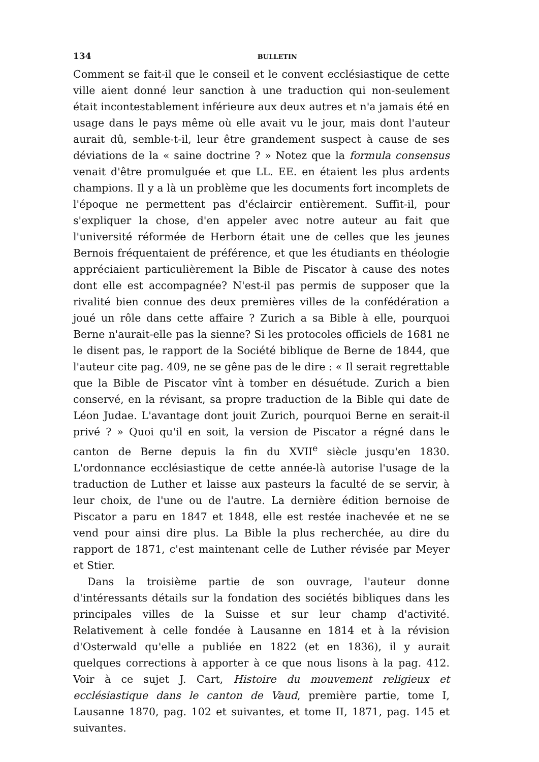134 BULLETIN
Comment se fait-il que le conseil et le convent ecclésiastique de cette ville aient donné leur sanction à une traduction qui non-seulement était incontestablement inférieure aux deux autres et n'a jamais été en usage dans le pays même où elle avait vu le jour, mais dont l'auteur aurait dû, semble-t-il, leur être grandement suspect à cause de ses déviations de la « saine doctrine ? » Notez que la formula consensus venait d'être promulguée et que LL. EE. en étaient les plus ardents champions. Il y a là un problème que les documents fort incomplets de l'époque ne permettent pas d'éclaircir entièrement. Suffit-il, pour s'expliquer la chose, d'en appeler avec notre auteur au fait que l'université réformée de Herborn était une de celles que les jeunes Bernois fréquentaient de préférence, et que les étudiants en théologie appréciaient particulièrement la Bible de Piscator à cause des notes dont elle est accompagnée? N'est-il pas permis de supposer que la rivalité bien connue des deux premières villes de la confédération a joué un rôle dans cette affaire ? Zurich a sa Bible à elle, pourquoi Berne n'aurait-elle pas la sienne? Si les protocoles officiels de 1681 ne le disent pas, le rapport de la Société biblique de Berne de 1844, que l'auteur cite pag. 409, ne se gêne pas de le dire : « Il serait regrettable que la Bible de Piscator vînt à tomber en désuétude. Zurich a bien conservé, en la révisant, sa propre traduction de la Bible qui date de Léon Judae. L'avantage dont jouit Zurich, pourquoi Berne en serait-il privé ? » Quoi qu'il en soit, la version de Piscator a régné dans le canton de Berne depuis la fin du XVII<sup>e</sup> siècle jusqu'en 1830. L'ordonnance ecclésiastique de cette année-là autorise l'usage de la traduction de Luther et laisse aux pasteurs la faculté de se servir, à leur choix, de l'une ou de l'autre. La dernière édition bernoise de Piscator a paru en 1847 et 1848, elle est restée inachevée et ne se vend pour ainsi dire plus. La Bible la plus recherchée, au dire du rapport de 1871, c'est maintenant celle de Luther révisée par Meyer et Stier.
Dans la troisième partie de son ouvrage, l'auteur donne d'intéressants détails sur la fondation des sociétés bibliques dans les principales villes de la Suisse et sur leur champ d'activité. Relativement à celle fondée à Lausanne en 1814 et à la révision d'Osterwald qu'elle a publiée en 1822 (et en 1836), il y aurait quelques corrections à apporter à ce que nous lisons à la pag. 412. Voir à ce sujet J. Cart, Histoire du mouvement religieux et ecclésiastique dans le canton de Vaud, première partie, tome I, Lausanne 1870, pag. 102 et suivantes, et tome II, 1871, pag. 145 et suivantes.